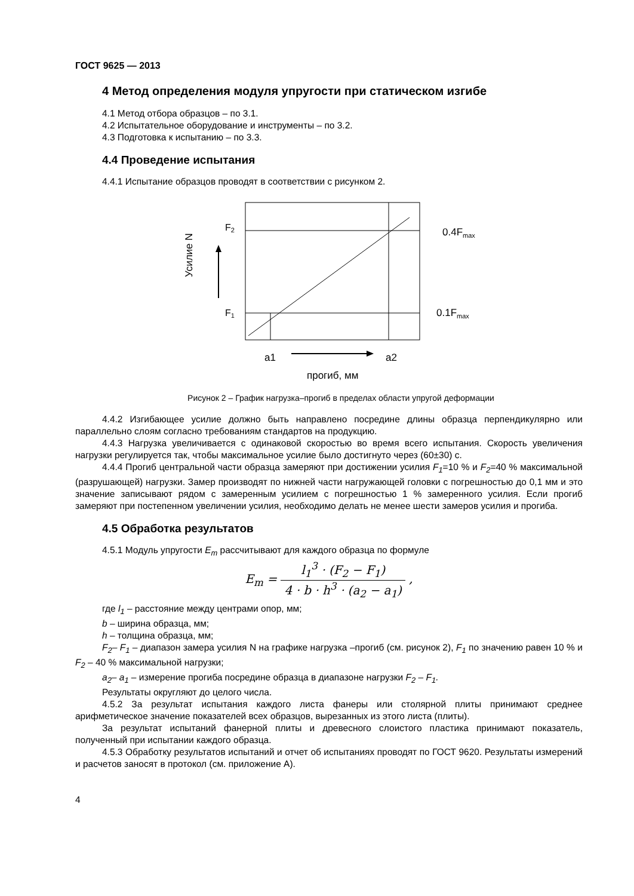ГОСТ 9625 — 2013
4 Метод определения модуля упругости при статическом изгибе
4.1 Метод отбора образцов – по 3.1.
4.2 Испытательное оборудование и инструменты – по 3.2.
4.3 Подготовка к испытанию – по 3.3.
4.4 Проведение испытания
4.4.1 Испытание образцов проводят в соответствии с рисунком 2.
Усилие N
F2
F1
0.4Fmax
0.1Fmax
a1
a2
прогиб, мм
Рисунок 2 – График нагрузка–прогиб в пределах области упругой деформации
4.4.2 Изгибающее усилие должно быть направлено посредине длины образца перпендикулярно или параллельно слоям согласно требованиям стандартов на продукцию.
4.4.3 Нагрузка увеличивается с одинаковой скоростью во время всего испытания. Скорость увеличения нагрузки регулируется так, чтобы максимальное усилие было достигнуто через (60±30) с.
4.4.4 Прогиб центральной части образца замеряют при достижении усилия F<sub>1</sub>=10 % и F<sub>2</sub>=40 % максимальной (разрушающей) нагрузки. Замер производят по нижней части нагружающей головки с погрешностью до 0,1 мм и это значение записывают рядом с замеренным усилием с погрешностью 1 % замеренного усилия. Если прогиб замеряют при постепенном увеличении усилия, необходимо делать не менее шести замеров усилия и прогиба.
4.5 Обработка результатов
4.5.1 Модуль упругости E<sub>m</sub> рассчитывают для каждого образца по формуле
E<sub>m</sub> = l<sub>1</sub><sup>3</sup> · (F<sub>2</sub> − F<sub>1</sub>) 4 · b · h<sup>3</sup> · (a<sub>2</sub> − a<sub>1</sub>) ,
где l<sub>1</sub> – расстояние между центрами опор, мм;
b – ширина образца, мм;
h – толщина образца, мм;
F<sub>2</sub>– F<sub>1</sub> – диапазон замера усилия N на графике нагрузка –прогиб (см. рисунок 2), F<sub>1</sub> по значению равен 10 % и F<sub>2</sub> – 40 % максимальной нагрузки;
a<sub>2</sub>– a<sub>1</sub> – измерение прогиба посредине образца в диапазоне нагрузки F<sub>2</sub> – F<sub>1</sub>.
Результаты округляют до целого числа.
4.5.2 За результат испытания каждого листа фанеры или столярной плиты принимают среднее арифметическое значение показателей всех образцов, вырезанных из этого листа (плиты).
За результат испытаний фанерной плиты и древесного слоистого пластика принимают показатель, полученный при испытании каждого образца.
4.5.3 Обработку результатов испытаний и отчет об испытаниях проводят по ГОСТ 9620. Результаты измерений и расчетов заносят в протокол (см. приложение А).
4